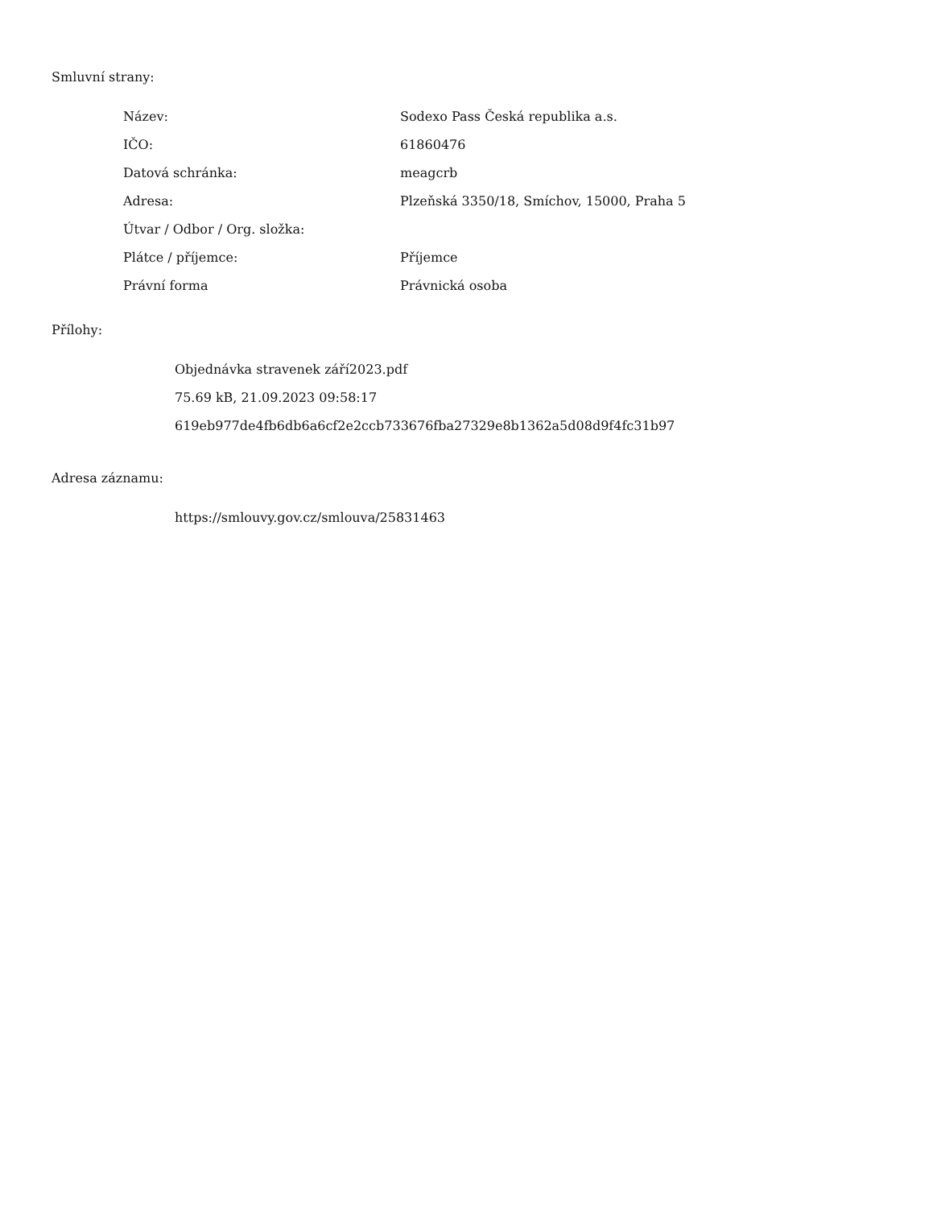Smluvní strany:
| Název: | Sodexo Pass Česká republika a.s. |
| IČO: | 61860476 |
| Datová schránka: | meagcrb |
| Adresa: | Plzeňská 3350/18, Smíchov, 15000, Praha 5 |
| Útvar / Odbor / Org. složka: | |
| Plátce / příjemce: | Příjemce |
| Právní forma | Právnická osoba |
Přílohy:
Objednávka stravenek září2023.pdf
75.69 kB, 21.09.2023 09:58:17
619eb977de4fb6db6a6cf2e2ccb733676fba27329e8b1362a5d08d9f4fc31b97
Adresa záznamu:
https://smlouvy.gov.cz/smlouva/25831463